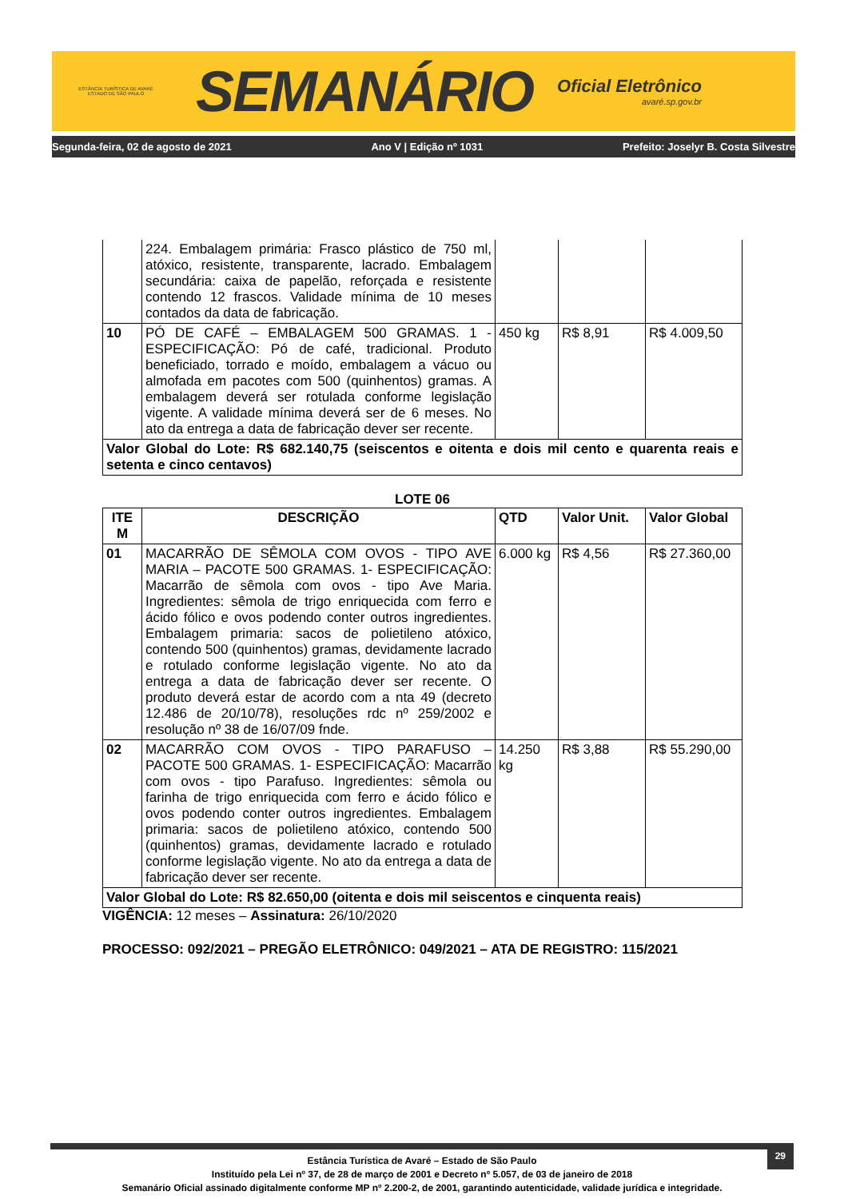ESTÂNCIA TURÍSTICA DE AVARÉ
ESTADO DE SÃO PAULO
SEMANÁRIO
Oficial Eletrônico
avaré.sp.gov.br
Segunda-feira, 02 de agosto de 2021 Ano V | Edição nº 1031 Prefeito: Joselyr B. Costa Silvestre
| | 224. Embalagem primária: Frasco plástico de 750 ml, atóxico, resistente, transparente, lacrado. Embalagem secundária: caixa de papelão, reforçada e resistente contendo 12 frascos. Validade mínima de 10 meses contados da data de fabricação. | | | |
| 10 | PÓ DE CAFÉ – EMBALAGEM 500 GRAMAS. 1 - ESPECIFICAÇÃO: Pó de café, tradicional. Produto beneficiado, torrado e moído, embalagem a vácuo ou almofada em pacotes com 500 (quinhentos) gramas. A embalagem deverá ser rotulada conforme legislação vigente. A validade mínima deverá ser de 6 meses. No ato da entrega a data de fabricação dever ser recente. | 450 kg | R$ 8,91 | R$ 4.009,50 |
| Valor Global do Lote: R$ 682.140,75 (seiscentos e oitenta e dois mil cento e quarenta reais e setenta e cinco centavos) | | | | |
LOTE 06
| ITE M | DESCRIÇÃO | QTD | Valor Unit. | Valor Global |
| --- | --- | --- | --- | --- |
| 01 | MACARRÃO DE SÊMOLA COM OVOS - TIPO AVE MARIA – PACOTE 500 GRAMAS. 1- ESPECIFICAÇÃO: Macarrão de sêmola com ovos - tipo Ave Maria. Ingredientes: sêmola de trigo enriquecida com ferro e ácido fólico e ovos podendo conter outros ingredientes. Embalagem primaria: sacos de polietileno atóxico, contendo 500 (quinhentos) gramas, devidamente lacrado e rotulado conforme legislação vigente. No ato da entrega a data de fabricação dever ser recente. O produto deverá estar de acordo com a nta 49 (decreto 12.486 de 20/10/78), resoluções rdc nº 259/2002 e resolução nº 38 de 16/07/09 fnde. | 6.000 kg | R$ 4,56 | R$ 27.360,00 |
| 02 | MACARRÃO COM OVOS - TIPO PARAFUSO – PACOTE 500 GRAMAS. 1- ESPECIFICAÇÃO: Macarrão com ovos - tipo Parafuso. Ingredientes: sêmola ou farinha de trigo enriquecida com ferro e ácido fólico e ovos podendo conter outros ingredientes. Embalagem primaria: sacos de polietileno atóxico, contendo 500 (quinhentos) gramas, devidamente lacrado e rotulado conforme legislação vigente. No ato da entrega a data de fabricação dever ser recente. | 14.250 kg | R$ 3,88 | R$ 55.290,00 |
| Valor Global do Lote: R$ 82.650,00 (oitenta e dois mil seiscentos e cinquenta reais) | | | | |
VIGÊNCIA: 12 meses – Assinatura: 26/10/2020
PROCESSO: 092/2021 – PREGÃO ELETRÔNICO: 049/2021 – ATA DE REGISTRO: 115/2021
29
Estância Turística de Avaré – Estado de São Paulo
Instituído pela Lei nº 37, de 28 de março de 2001 e Decreto nº 5.057, de 03 de janeiro de 2018
Semanário Oficial assinado digitalmente conforme MP nº 2.200-2, de 2001, garantindo autenticidade, validade jurídica e integridade.